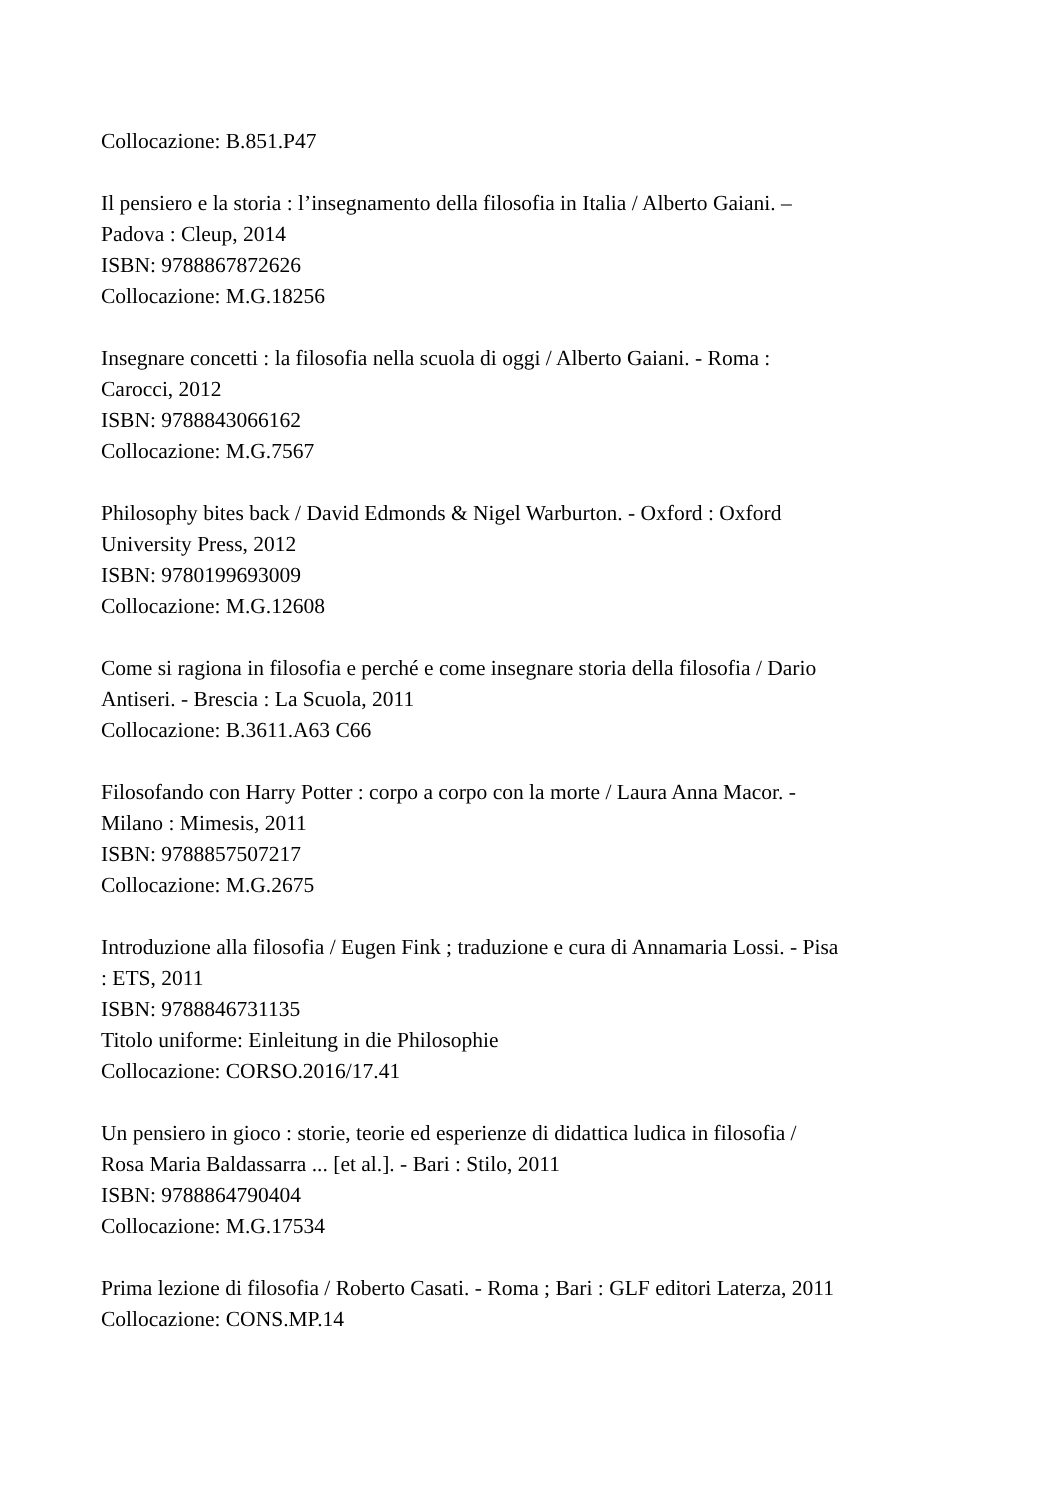Collocazione: B.851.P47
Il pensiero e la storia : l’insegnamento della filosofia in Italia / Alberto Gaiani. –
Padova : Cleup, 2014
ISBN: 9788867872626
Collocazione: M.G.18256
Insegnare concetti : la filosofia nella scuola di oggi / Alberto Gaiani. - Roma :
Carocci, 2012
ISBN: 9788843066162
Collocazione: M.G.7567
Philosophy bites back / David Edmonds & Nigel Warburton. - Oxford : Oxford
University Press, 2012
ISBN: 9780199693009
Collocazione: M.G.12608
Come si ragiona in filosofia e perché e come insegnare storia della filosofia / Dario
Antiseri. - Brescia : La Scuola, 2011
Collocazione: B.3611.A63 C66
Filosofando con Harry Potter : corpo a corpo con la morte / Laura Anna Macor. -
Milano : Mimesis, 2011
ISBN: 9788857507217
Collocazione: M.G.2675
Introduzione alla filosofia / Eugen Fink ; traduzione e cura di Annamaria Lossi. - Pisa
: ETS, 2011
ISBN: 9788846731135
Titolo uniforme: Einleitung in die Philosophie
Collocazione: CORSO.2016/17.41
Un pensiero in gioco : storie, teorie ed esperienze di didattica ludica in filosofia /
Rosa Maria Baldassarra ... [et al.]. - Bari : Stilo, 2011
ISBN: 9788864790404
Collocazione: M.G.17534
Prima lezione di filosofia / Roberto Casati. - Roma ; Bari : GLF editori Laterza, 2011
Collocazione: CONS.MP.14